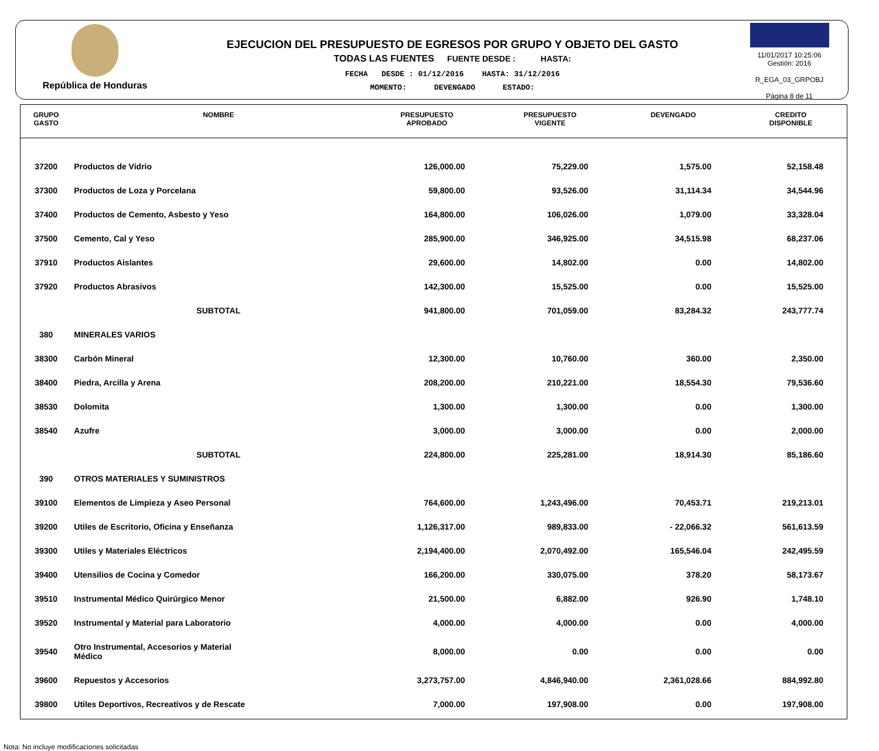República de Honduras
EJECUCION DEL PRESUPUESTO DE EGRESOS POR GRUPO Y OBJETO DEL GASTO
TODAS LAS FUENTES FUENTE DESDE : HASTA:
FECHA DESDE : 01/12/2016 HASTA: 31/12/2016
MOMENTO: DEVENGADO ESTADO:
11/01/2017 10:25:06
Gestión: 2016
R_EGA_03_GRPOBJ
Página 8 de 11
| GRUPO GASTO | NOMBRE | PRESUPUESTO APROBADO | PRESUPUESTO VIGENTE | DEVENGADO | CREDITO DISPONIBLE |
| --- | --- | --- | --- | --- | --- |
| 37200 | Productos de Vidrio | 126,000.00 | 75,229.00 | 1,575.00 | 52,158.48 |
| 37300 | Productos de Loza y Porcelana | 59,800.00 | 93,526.00 | 31,114.34 | 34,544.96 |
| 37400 | Productos de Cemento, Asbesto y Yeso | 164,800.00 | 106,026.00 | 1,079.00 | 33,328.04 |
| 37500 | Cemento, Cal y Yeso | 285,900.00 | 346,925.00 | 34,515.98 | 68,237.06 |
| 37910 | Productos Aislantes | 29,600.00 | 14,802.00 | 0.00 | 14,802.00 |
| 37920 | Productos Abrasivos | 142,300.00 | 15,525.00 | 0.00 | 15,525.00 |
| | SUBTOTAL | 941,800.00 | 701,059.00 | 83,284.32 | 243,777.74 |
| 380 | MINERALES VARIOS | | | | |
| 38300 | Carbón Mineral | 12,300.00 | 10,760.00 | 360.00 | 2,350.00 |
| 38400 | Piedra, Arcilla y Arena | 208,200.00 | 210,221.00 | 18,554.30 | 79,536.60 |
| 38530 | Dolomita | 1,300.00 | 1,300.00 | 0.00 | 1,300.00 |
| 38540 | Azufre | 3,000.00 | 3,000.00 | 0.00 | 2,000.00 |
| | SUBTOTAL | 224,800.00 | 225,281.00 | 18,914.30 | 85,186.60 |
| 390 | OTROS MATERIALES Y SUMINISTROS | | | | |
| 39100 | Elementos de Limpieza y Aseo Personal | 764,600.00 | 1,243,496.00 | 70,453.71 | 219,213.01 |
| 39200 | Utiles de Escritorio, Oficina y Enseñanza | 1,126,317.00 | 989,833.00 | - 22,066.32 | 561,613.59 |
| 39300 | Utiles y Materiales Eléctricos | 2,194,400.00 | 2,070,492.00 | 165,546.04 | 242,495.59 |
| 39400 | Utensilios de Cocina y Comedor | 166,200.00 | 330,075.00 | 378.20 | 58,173.67 |
| 39510 | Instrumental Médico Quirúrgico Menor | 21,500.00 | 6,882.00 | 926.90 | 1,748.10 |
| 39520 | Instrumental y Material para Laboratorio | 4,000.00 | 4,000.00 | 0.00 | 4,000.00 |
| 39540 | Otro Instrumental, Accesorios y Material Médico | 8,000.00 | 0.00 | 0.00 | 0.00 |
| 39600 | Repuestos y Accesorios | 3,273,757.00 | 4,846,940.00 | 2,361,028.66 | 884,992.80 |
| 39800 | Utiles Deportivos, Recreativos y de Rescate | 7,000.00 | 197,908.00 | 0.00 | 197,908.00 |
Nota: No incluye modificaciones solicitadas